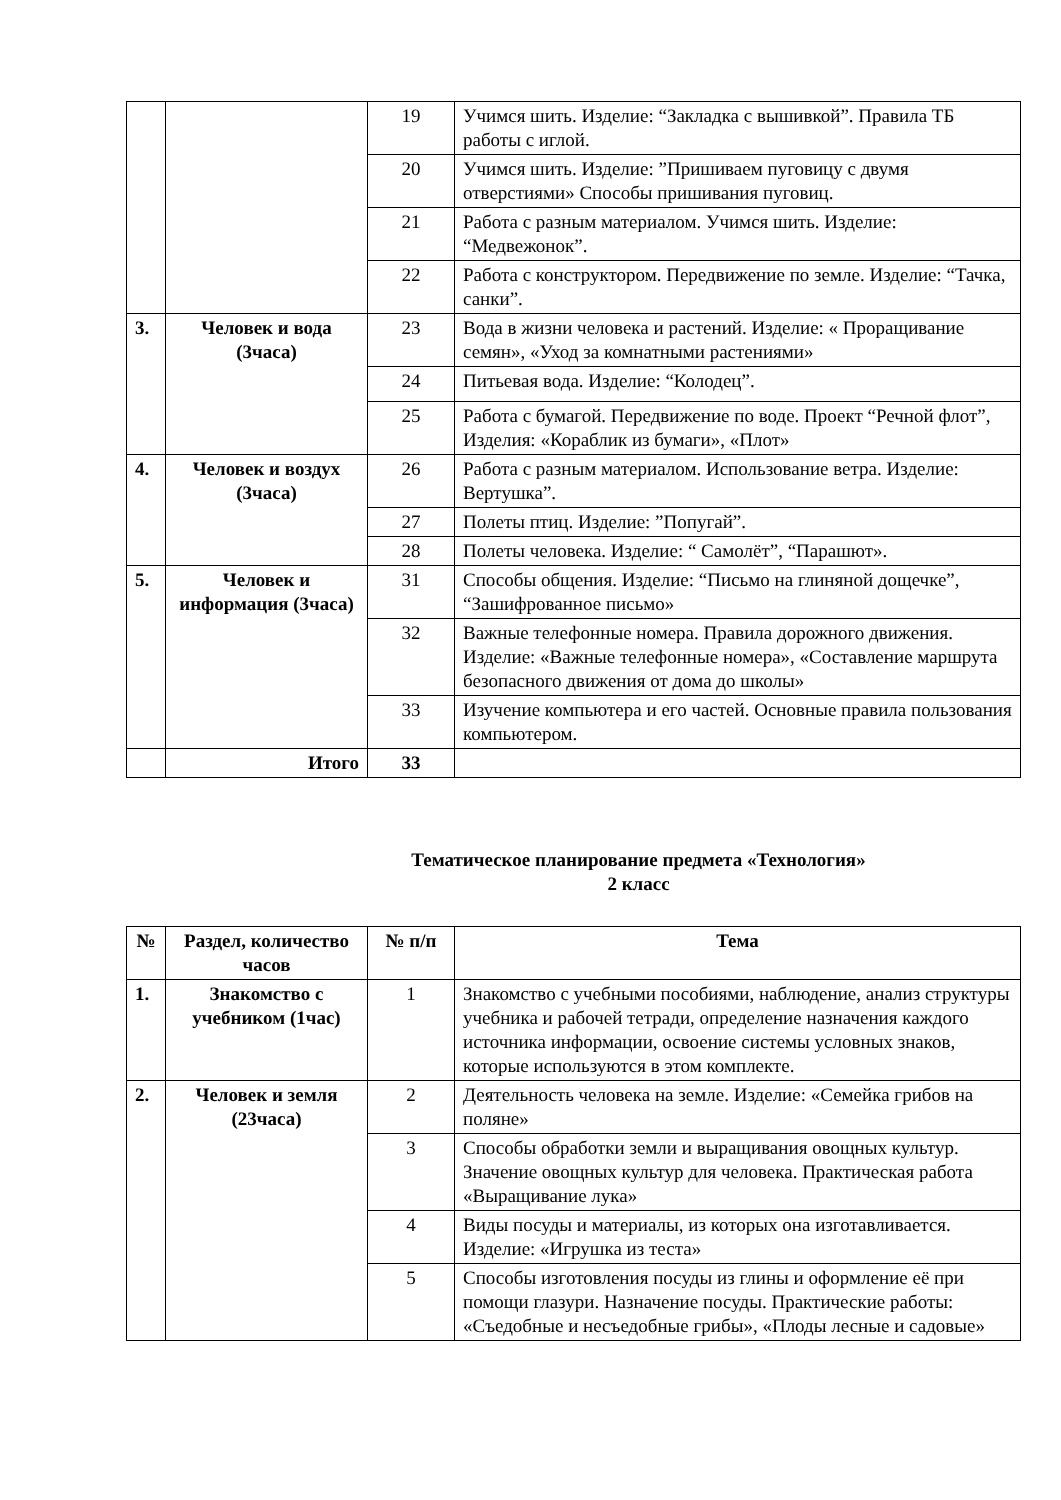| | | 19 | Учимся шить. Изделие: “Закладка с вышивкой”. Правила ТБ работы с иглой. |
| | | 20 | Учимся шить. Изделие: ”Пришиваем пуговицу с двумя отверстиями» Способы пришивания пуговиц. |
| | | 21 | Работа с разным материалом. Учимся шить. Изделие: “Медвежонок”. |
| | | 22 | Работа с конструктором. Передвижение по земле. Изделие: “Тачка, санки”. |
| 3. | Человек и вода (3часа) | 23 | Вода в жизни человека и растений. Изделие: « Проращивание семян», «Уход за комнатными растениями» |
| | | 24 | Питьевая вода. Изделие: “Колодец”. |
| | | 25 | Работа с бумагой. Передвижение по воде. Проект “Речной флот”, Изделия: «Кораблик из бумаги», «Плот» |
| 4. | Человек и воздух (3часа) | 26 | Работа с разным материалом. Использование ветра. Изделие: Вертушка”. |
| | | 27 | Полеты птиц. Изделие: ”Попугай”. |
| | | 28 | Полеты человека. Изделие: “ Самолёт”, “Парашют». |
| 5. | Человек и информация (3часа) | 31 | Способы общения. Изделие: “Письмо на глиняной дощечке”, “Зашифрованное письмо» |
| | | 32 | Важные телефонные номера. Правила дорожного движения. Изделие: «Важные телефонные номера», «Составление маршрута безопасного движения от дома до школы» |
| | | 33 | Изучение компьютера и его частей. Основные правила пользования компьютером. |
| | Итого | 33 | |
Тематическое планирование предмета «Технология»
2 класс
| № | Раздел, количество часов | № п/п | Тема |
| --- | --- | --- | --- |
| 1. | Знакомство с учебником (1час) | 1 | Знакомство с учебными пособиями, наблюдение, анализ структуры учебника и рабочей тетради, определение назначения каждого источника информации, освоение системы условных знаков, которые используются в этом комплекте. |
| 2. | Человек и земля (23часа) | 2 | Деятельность человека на земле. Изделие: «Семейка грибов на поляне» |
| | | 3 | Способы обработки земли и выращивания овощных культур. Значение овощных культур для человека. Практическая работа «Выращивание лука» |
| | | 4 | Виды посуды и материалы, из которых она изготавливается. Изделие: «Игрушка из теста» |
| | | 5 | Способы изготовления посуды из глины и оформление её при помощи глазури. Назначение посуды. Практические работы: «Съедобные и несъедобные грибы», «Плоды лесные и садовые» |